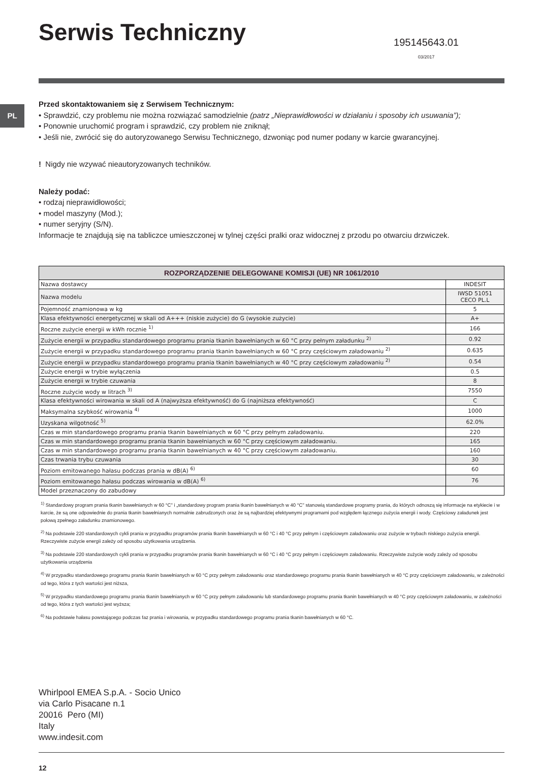PL
Serwis Techniczny
195145643.01
03/2017
Przed skontaktowaniem się z Serwisem Technicznym:
• Sprawdzić, czy problemu nie można rozwiązać samodzielnie (patrz „Nieprawidłowości w działaniu i sposoby ich usuwania”);
• Ponownie uruchomić program i sprawdzić, czy problem nie zniknął;
• Jeśli nie, zwrócić się do autoryzowanego Serwisu Technicznego, dzwoniąc pod numer podany w karcie gwarancyjnej.
! Nigdy nie wzywać nieautoryzowanych techników.
Należy podać:
• rodzaj nieprawidłowości;
• model maszyny (Mod.);
• numer seryjny (S/N).
Informacje te znajdują się na tabliczce umieszczonej w tylnej części pralki oraz widocznej z przodu po otwarciu drzwiczek.
| ROZPORZĄDZENIE DELEGOWANE KOMISJI (UE) NR 1061/2010 | |
| --- | --- |
| Nazwa dostawcy | INDESIT |
| Nazwa modelu | IWSD 51051 CECO PL.L |
| Pojemność znamionowa w kg | 5 |
| Klasa efektywności energetycznej w skali od A+++ (niskie zużycie) do G (wysokie zużycie) | A+ |
| Roczne zużycie energii w kWh rocznie <sup>1)</sup> | 166 |
| Zużycie energii w przypadku standardowego programu prania tkanin bawełnianych w 60 °C przy pełnym załadunku <sup>2)</sup> | 0.92 |
| Zużycie energii w przypadku standardowego programu prania tkanin bawełnianych w 60 °C przy częściowym załadowaniu <sup>2)</sup> | 0.635 |
| Zużycie energii w przypadku standardowego programu prania tkanin bawełnianych w 40 °C przy częściowym załadowaniu <sup>2)</sup> | 0.54 |
| Zużycie energii w trybie wyłączenia | 0.5 |
| Zużycie energii w trybie czuwania | 8 |
| Roczne zużycie wody w litrach <sup>3)</sup> | 7550 |
| Klasa efektywności wirowania w skali od A (najwyższa efektywność) do G (najniższa efektywność) | C |
| Maksymalna szybkość wirowania <sup>4)</sup> | 1000 |
| Uzyskana wilgotność <sup>5)</sup> | 62.0% |
| Czas w min standardowego programu prania tkanin bawełnianych w 60 °C przy pełnym załadowaniu. | 220 |
| Czas w min standardowego programu prania tkanin bawełnianych w 60 °C przy częściowym załadowaniu. | 165 |
| Czas w min standardowego programu prania tkanin bawełnianych w 40 °C przy częściowym załadowaniu. | 160 |
| Czas trwania trybu czuwania | 30 |
| Poziom emitowanego hałasu podczas prania w dB(A) <sup>6)</sup> | 60 |
| Poziom emitowanego hałasu podczas wirowania w dB(A) <sup>6)</sup> | 76 |
| Model przeznaczony do zabudowy | |
<sup>1)</sup> Standardowy program prania tkanin bawełnianych w 60 °C" i „standardowy program prania tkanin bawełnianych w 40 °C" stanowią standardowe programy prania, do których odnoszą się informacje na etykiecie i w karcie, że są one odpowiednie do prania tkanin bawełnianych normalnie zabrudzonych oraz że są najbardziej efektywnymi programami pod względem łącznego zużycia energii i wody. Częściowy załadunek jest połową zpełnego załadunku znamionowego.
<sup>2)</sup> Na podstawie 220 standardowych cykli prania w przypadku programów prania tkanin bawełnianych w 60 °C i 40 °C przy pełnym i częściowym załadowaniu oraz zużycie w trybach niskiego zużycia energii. Rzeczywiste zużycie energii zależy od sposobu użytkowania urządzenia.
<sup>3)</sup> Na podstawie 220 standardowych cykli prania w przypadku programów prania tkanin bawełnianych w 60 °C i 40 °C przy pełnym i częściowym załadowaniu. Rzeczywiste zużycie wody zależy od sposobu użytkowania urządzenia
<sup>4)</sup> W przypadku standardowego programu prania tkanin bawełnianych w 60 °C przy pełnym załadowaniu oraz standardowego programu prania tkanin bawełnianych w 40 °C przy częściowym załadowaniu, w zależności od tego, która z tych wartości jest niższa,
<sup>5)</sup> W przypadku standardowego programu prania tkanin bawełnianych w 60 °C przy pełnym załadowaniu lub standardowego programu prania tkanin bawełnianych w 40 °C przy częściowym załadowaniu, w zależności od tego, która z tych wartości jest wyższa;
<sup>6)</sup> Na podstawie hałasu powstającego podczas faz prania i wirowania, w przypadku standardowego programu prania tkanin bawełnianych w 60 °C.
Whirlpool EMEA S.p.A. - Socio Unico
via Carlo Pisacane n.1
20016 Pero (MI)
Italy
www.indesit.com
12